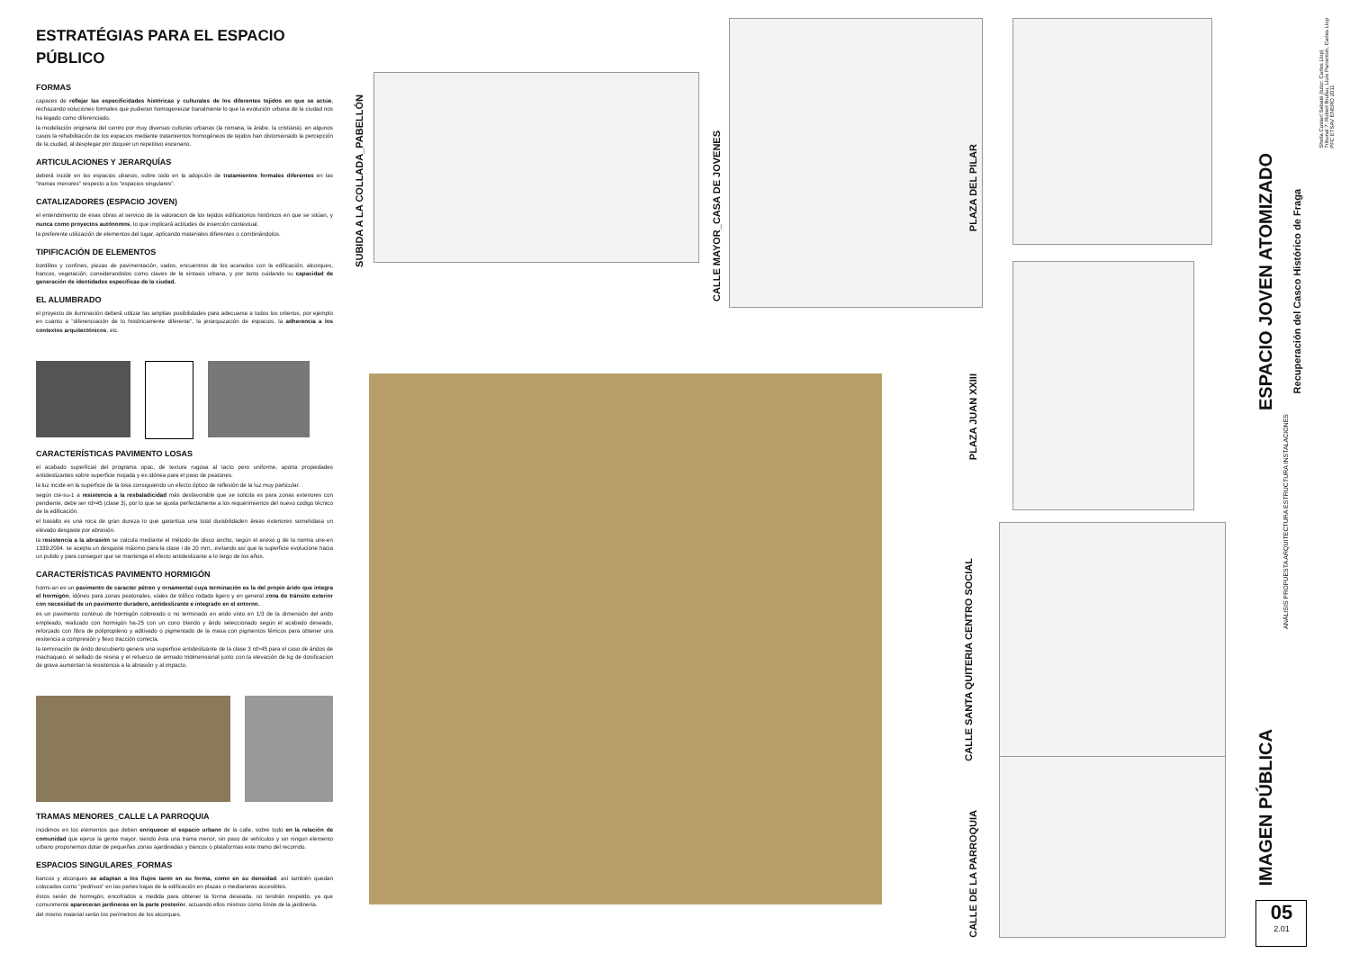ESTRATÉGIAS PARA EL ESPACIO PÚBLICO
FORMAS
capaces de reflejar las especificidades históricas y culturales de los diferentes tejidos en que se actúe, rechazando soluciones formales que pudieran homogeneizar banalmente lo que la evolución urbana de la ciudad nos ha legado como diferenciado.
la modelación originaria del centro por muy diversas culturas urbanas (la romana, la árabe, la cristiana). en algunos casos la rehabilitación de los espacios mediante tratamientos homogéneos de tejidos han distorsionado la percepción de la ciudad, al desplegar por doquier un repetitivo escenario.
ARTICULACIONES Y JERARQUÍAS
deberá incidir en los espacios ubanos, sobre todo en la adopción de tratamientos formales diferentes en las "tramas menores" respecto a los "espacios singulares".
CATALIZADORES (ESPACIO JOVEN)
el entendimiento de esas obras al servicio de la valoracion de los tejidos edificatorios históricos en que se sitúan, y nunca como proyectos autónomos, lo que implicará actitudes de inserción contextual.
la preferente utilización de elementos del lugar, aplicando materiales diferentes o combinándolos.
TIPIFICACIÓN DE ELEMENTOS
bordillos y confines, piezas de pavimentación, vados, encuentros de los acerados con la edificación, alcorques, bancos, vegetación; considerandolos como claves de la sintaxis urbana, y por tanto cuidando su capacidad de generación de identidades específicas de la ciudad.
EL ALUMBRADO
el proyecto de iluminación deberá utilizar las amplias posibilidades para adecuarse a todos los criterios, por ejemplo en cuanto a "diferenciación de lo históricamente diferente", la jerarquización de espacios, la adherencia a los contextos arquitectónicos, etc.
CARACTERÍSTICAS PAVIMENTO LOSAS
el acabado superficial del programa opac, de textura rugosa al tacto pero uniforme, aporta propiedades antideslizantes sobre superficie mojada y es idónea para el paso de peatones.
la luz incide en la superficie de la losa consiguiendo un efecto óptico de reflexión de la luz muy particular.
según cte-su-1 a resistencia a la resbaladicidad más desfavorable que se solicita es para zonas exteriores con pendiente, debe ser rd>45 (clase 3), por lo que se ajusta perfectamente a los requerimientos del nuevo codigo técnico de la edificación.
el basalto es una roca de gran dureza lo que garantiza una total durabilidaden áreas exteriores sometidasa un elevado desgaste por abrasión.
la resistencia a la abrasión se calcula mediante el método de disco ancho, según el anexo g de la norma une-en 1339:2004. se acepta un desgaste máximo para la clase i de 20 mm., evitando así que la superficie evolucione hacia un pulido y para conseguir que se mantenga el efecto antideslizante a lo largo de los años.
CARACTERÍSTICAS PAVIMENTO HORMIGÓN
hormi-ari es un pavimento de caracter pétreo y ornamental cuya terminación es la del propio árido que integra el hormigón, idóneo para zonas peatonales, viales de tráfico rodado ligero y en general zona de tránsito exterior con necesidad de un pavimento duradero, antideslizante e integrado en el entorno.
es un pavimento continuo de hormigón coloreado o no terminado en arido visto en 1/3 de la dimensión del arido empleado, realizado con hormigón ha-25 con un cono blando y árido seleccionado según el acabado deseado, reforzado con fibra de polipropileno y aditivado o pigmentado de la masa con pigmentos férricos para obtener una resitencia a compresión y flexo tracción correcta.
la terminación de árido descubierto genera una superficie antideslizante de la clase 3 rd>45 para el caso de áridos de machaqueo. el sellado de resina y el refuerzo de armado tridimensional junto con la elevación de kg de dosificacion de grava aumentan la resistencia a la abrasión y al impacto.
TRAMAS MENORES_CALLE LA PARROQUIA
incidimos en los elementos que deben enriquecer el espacio urbano de la calle, sobre todo en la relación de comunidad que ejerce la gente mayor. siendo ésta una trama menor, sin paso de vehículos y sin ningun elemento urbano proponemos dotar de pequeñas zonas ajardinadas y bancos o plataformas este tramo del recorrido.
ESPACIOS SINGULARES_FORMAS
bancos y alcorques se adaptan a los flujos tanto en su forma, como en su densidad. así también quedan colocados como "pedrisos" en las partes bajas de la edificación en plazas o medianeras accesibles.
éstos serán de hormigón, encofrados a medida para obtener la forma deseada. no tendrán respaldo, ya que comunmente apareceran jardineras en la parte posterior, actuando ellos mismos como límite de la jardinería.
del mismo material serán los perímetros de los alcorques.
SUBIDA A LA COLLADA_PABELLÓN
CALLE MAYOR_CASA DE JOVENES
PLAZA DEL PILAR
PLAZA JUAN XXIII
CALLE SANTA QUITERIA CENTRO SOCIAL
CALLE DE LA PARROQUIA
Sheila Castarí Sabaté (tutor: Carles Llop)
Tribunal 7: Robert Brufau, Lluís Parramon, Carles Llop
PFC ETSAV ENERO 2011
ESPACIO JOVEN ATOMIZADO
Recuperación del Casco Histórico de Fraga
ANÁLISIS PROPUESTA ARQUITECTURA ESTRUCTURA INSTALACIONES
IMAGEN PÚBLICA
05
2.01